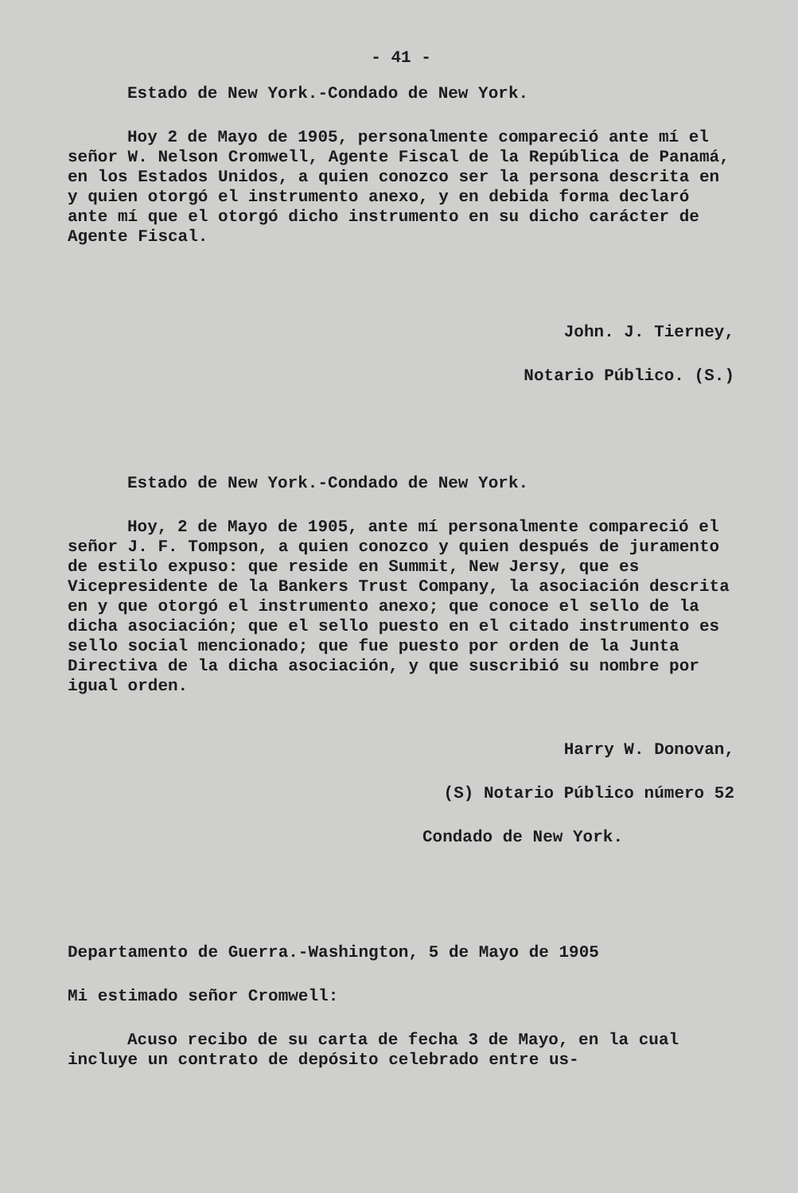- 41 -
Estado de New York.-Condado de New York.
Hoy 2 de Mayo de 1905, personalmente compareció ante mí el señor W. Nelson Cromwell, Agente Fiscal de la República de Panamá, en los Estados Unidos, a quien conozco ser la persona descrita en y quien otorgó el instrumento anexo, y en debida forma declaró ante mí que el otorgó dicho instrumento en su dicho carácter de Agente Fiscal.
John. J. Tierney,
Notario Público. (S.)
Estado de New York.-Condado de New York.
Hoy, 2 de Mayo de 1905, ante mí personalmente compareció el señor J. F. Tompson, a quien conozco y quien después de juramento de estilo expuso: que reside en Summit, New Jersy, que es Vicepresidente de la Bankers Trust Company, la asociación descrita en y que otorgó el instrumento anexo; que conoce el sello de la dicha asociación; que el sello puesto en el citado instrumento es sello social mencionado; que fue puesto por orden de la Junta Directiva de la dicha asociación, y que suscribió su nombre por igual orden.
Harry W. Donovan,
(S) Notario Público número 52
Condado de New York.
Departamento de Guerra.-Washington, 5 de Mayo de 1905
Mi estimado señor Cromwell:
Acuso recibo de su carta de fecha 3 de Mayo, en la cual incluye un contrato de depósito celebrado entre us-